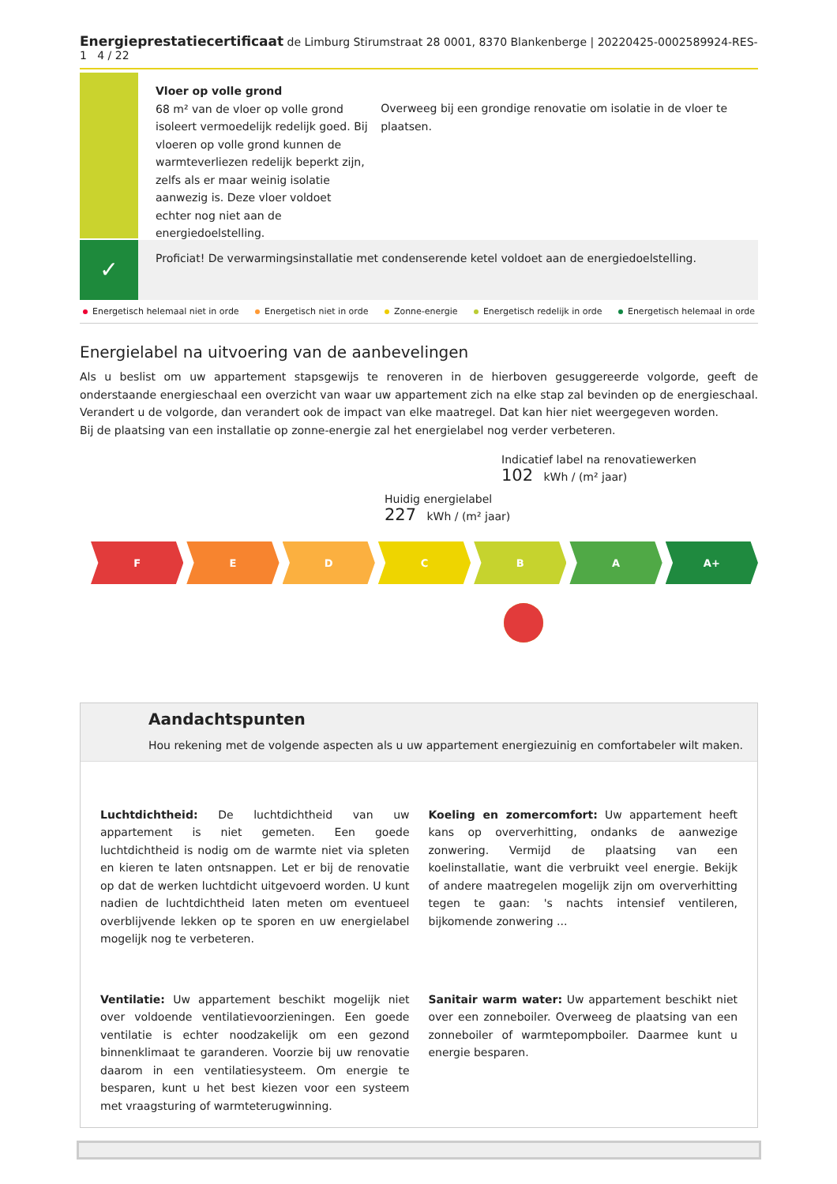Energieprestatiecertificaat de Limburg Stirumstraat 28 0001, 8370 Blankenberge | 20220425-0002589924-RES-1 4 / 22
Vloer op volle grond
68 m² van de vloer op volle grond isoleert vermoedelijk redelijk goed. Bij vloeren op volle grond kunnen de warmteverliezen redelijk beperkt zijn, zelfs als er maar weinig isolatie aanwezig is. Deze vloer voldoet echter nog niet aan de energiedoelstelling.
Overweeg bij een grondige renovatie om isolatie in de vloer te plaatsen.
✓
Proficiat! De verwarmingsinstallatie met condenserende ketel voldoet aan de energiedoelstelling.
Energetisch helemaal niet in orde Energetisch niet in orde Zonne-energie Energetisch redelijk in orde Energetisch helemaal in orde
Energielabel na uitvoering van de aanbevelingen
Als u beslist om uw appartement stapsgewijs te renoveren in de hierboven gesuggereerde volgorde, geeft de onderstaande energieschaal een overzicht van waar uw appartement zich na elke stap zal bevinden op de energieschaal. Verandert u de volgorde, dan verandert ook de impact van elke maatregel. Dat kan hier niet weergegeven worden.
Bij de plaatsing van een installatie op zonne-energie zal het energielabel nog verder verbeteren.
Indicatief label na renovatiewerken
102 kWh / (m² jaar)
Huidig energielabel
227 kWh / (m² jaar)
F E D C B A A+
Aandachtspunten
Hou rekening met de volgende aspecten als u uw appartement energiezuinig en comfortabeler wilt maken.
Luchtdichtheid: De luchtdichtheid van uw appartement is niet gemeten. Een goede luchtdichtheid is nodig om de warmte niet via spleten en kieren te laten ontsnappen. Let er bij de renovatie op dat de werken luchtdicht uitgevoerd worden. U kunt nadien de luchtdichtheid laten meten om eventueel overblijvende lekken op te sporen en uw energielabel mogelijk nog te verbeteren.
Koeling en zomercomfort: Uw appartement heeft kans op oververhitting, ondanks de aanwezige zonwering. Vermijd de plaatsing van een koelinstallatie, want die verbruikt veel energie. Bekijk of andere maatregelen mogelijk zijn om oververhitting tegen te gaan: 's nachts intensief ventileren, bijkomende zonwering ...
Ventilatie: Uw appartement beschikt mogelijk niet over voldoende ventilatievoorzieningen. Een goede ventilatie is echter noodzakelijk om een gezond binnenklimaat te garanderen. Voorzie bij uw renovatie daarom in een ventilatiesysteem. Om energie te besparen, kunt u het best kiezen voor een systeem met vraagsturing of warmteterugwinning.
Sanitair warm water: Uw appartement beschikt niet over een zonneboiler. Overweeg de plaatsing van een zonneboiler of warmtepompboiler. Daarmee kunt u energie besparen.